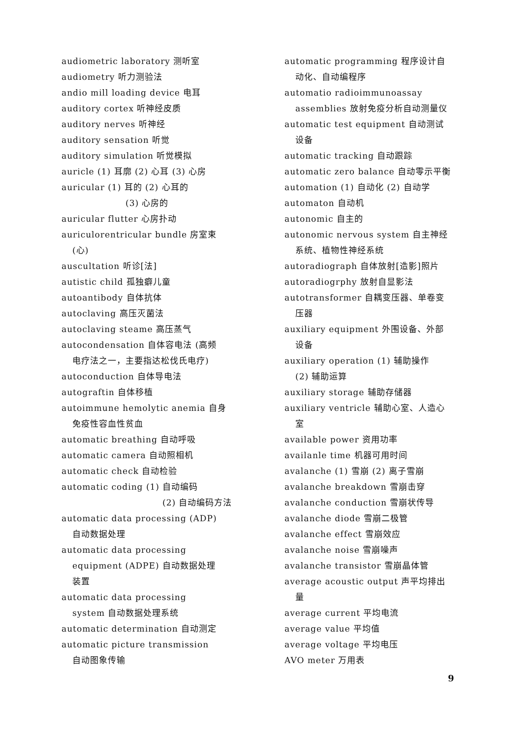audiometric laboratory 测听室
audiometry 听力测验法
andio mill loading device 电耳
auditory cortex 听神经皮质
auditory nerves 听神经
auditory sensation 听觉
auditory simulation 听觉模拟
auricle (1) 耳廓 (2) 心耳 (3) 心房
auricular (1) 耳的 (2) 心耳的
(3) 心房的
auricular flutter 心房扑动
auriculorentricular bundle 房室束
(心)
auscultation 听诊[法]
autistic child 孤独癖儿童
autoantibody 自体抗体
autoclaving 高压灭菌法
autoclaving steame 高压蒸气
autocondensation 自体容电法 (高频
电疗法之一，主要指达松伐氏电疗)
autoconduction 自体导电法
autograftin 自体移植
autoimmune hemolytic anemia 自身
免疫性容血性贫血
automatic breathing 自动呼吸
automatic camera 自动照相机
automatic check 自动检验
automatic coding (1) 自动编码
(2) 自动编码方法
automatic data processing (ADP)
自动数据处理
automatic data processing
equipment (ADPE) 自动数据处理
装置
automatic data processing
system 自动数据处理系统
automatic determination 自动测定
automatic picture transmission
自动图象传输
automatic programming 程序设计自
动化、自动编程序
automatio radioimmunoassay
assemblies 放射免疫分析自动测量仪
automatic test equipment 自动测试
设备
automatic tracking 自动跟踪
automatic zero balance 自动零示平衡
automation (1) 自动化 (2) 自动学
automaton 自动机
autonomic 自主的
autonomic nervous system 自主神经
系统、植物性神经系统
autoradiograph 自体放射[造影]照片
autoradiogrphy 放射自显影法
autotransformer 自耦变压器、单卷变
压器
auxiliary equipment 外围设备、外部
设备
auxiliary operation (1) 辅助操作
(2) 辅助运算
auxiliary storage 辅助存储器
auxiliary ventricle 辅助心室、人造心
室
available power 资用功率
availanle time 机器可用时间
avalanche (1) 雪崩 (2) 离子雪崩
avalanche breakdown 雪崩击穿
avalanche conduction 雪崩状传导
avalanche diode 雪崩二极管
avalanche effect 雪崩效应
avalanche noise 雪崩噪声
avalanche transistor 雪崩晶体管
average acoustic output 声平均排出
量
average current 平均电流
average value 平均值
average voltage 平均电压
AVO meter 万用表
9